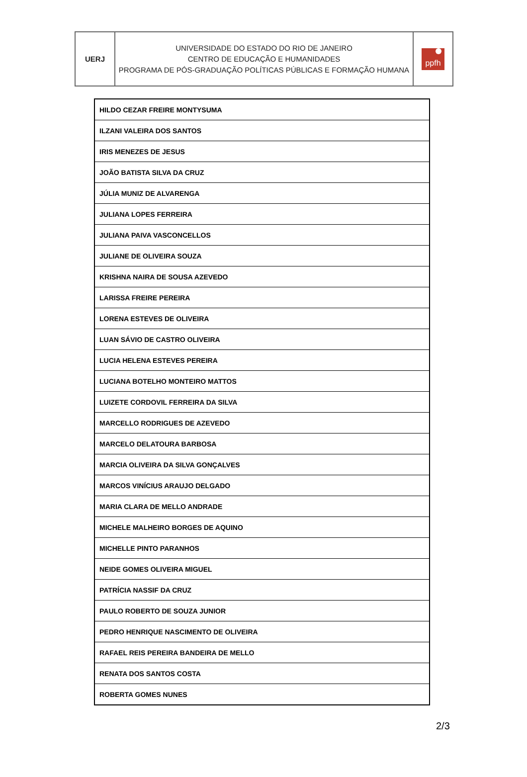| UERJ | UNIVERSIDADE DO ESTADO DO RIO DE JANEIRO CENTRO DE EDUCAÇÃO E HUMANIDADES PROGRAMA DE PÓS-GRADUAÇÃO POLÍTICAS PÚBLICAS E FORMAÇÃO HUMANA | ppfh |
| HILDO CEZAR FREIRE MONTYSUMA |
| ILZANI VALEIRA DOS SANTOS |
| IRIS MENEZES DE JESUS |
| JOÃO BATISTA SILVA DA CRUZ |
| JÚLIA MUNIZ DE ALVARENGA |
| JULIANA LOPES FERREIRA |
| JULIANA PAIVA VASCONCELLOS |
| JULIANE DE OLIVEIRA SOUZA |
| KRISHNA NAIRA DE SOUSA AZEVEDO |
| LARISSA FREIRE PEREIRA |
| LORENA ESTEVES DE OLIVEIRA |
| LUAN SÁVIO DE CASTRO OLIVEIRA |
| LUCIA HELENA ESTEVES PEREIRA |
| LUCIANA BOTELHO MONTEIRO MATTOS |
| LUIZETE CORDOVIL FERREIRA DA SILVA |
| MARCELLO RODRIGUES DE AZEVEDO |
| MARCELO DELATOURA BARBOSA |
| MARCIA OLIVEIRA DA SILVA GONÇALVES |
| MARCOS VINÍCIUS ARAUJO DELGADO |
| MARIA CLARA DE MELLO ANDRADE |
| MICHELE MALHEIRO BORGES DE AQUINO |
| MICHELLE PINTO PARANHOS |
| NEIDE GOMES OLIVEIRA MIGUEL |
| PATRÍCIA NASSIF DA CRUZ |
| PAULO ROBERTO DE SOUZA JUNIOR |
| PEDRO HENRIQUE NASCIMENTO DE OLIVEIRA |
| RAFAEL REIS PEREIRA BANDEIRA DE MELLO |
| RENATA DOS SANTOS COSTA |
| ROBERTA GOMES NUNES |
2/3